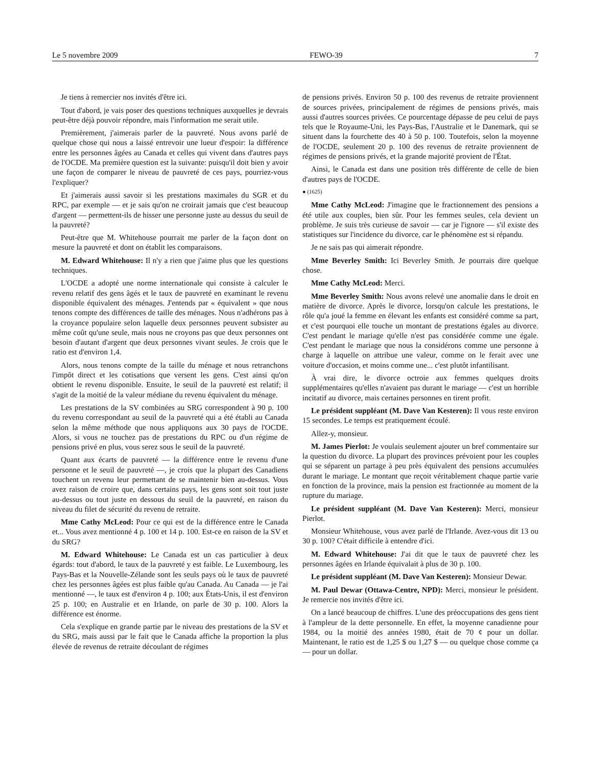Le 5 novembre 2009 FEWO-39 7
Je tiens à remercier nos invités d'être ici.
Tout d'abord, je vais poser des questions techniques auxquelles je devrais peut-être déjà pouvoir répondre, mais l'information me serait utile.
Premièrement, j'aimerais parler de la pauvreté. Nous avons parlé de quelque chose qui nous a laissé entrevoir une lueur d'espoir: la différence entre les personnes âgées au Canada et celles qui vivent dans d'autres pays de l'OCDE. Ma première question est la suivante: puisqu'il doit bien y avoir une façon de comparer le niveau de pauvreté de ces pays, pourriez-vous l'expliquer?
Et j'aimerais aussi savoir si les prestations maximales du SGR et du RPC, par exemple — et je sais qu'on ne croirait jamais que c'est beaucoup d'argent — permettent-ils de hisser une personne juste au dessus du seuil de la pauvreté?
Peut-être que M. Whitehouse pourrait me parler de la façon dont on mesure la pauvreté et dont on établit les comparaisons.
M. Edward Whitehouse: Il n'y a rien que j'aime plus que les questions techniques.
L'OCDE a adopté une norme internationale qui consiste à calculer le revenu relatif des gens âgés et le taux de pauvreté en examinant le revenu disponible équivalent des ménages. J'entends par « équivalent » que nous tenons compte des différences de taille des ménages. Nous n'adhérons pas à la croyance populaire selon laquelle deux personnes peuvent subsister au même coût qu'une seule, mais nous ne croyons pas que deux personnes ont besoin d'autant d'argent que deux personnes vivant seules. Je crois que le ratio est d'environ 1,4.
Alors, nous tenons compte de la taille du ménage et nous retranchons l'impôt direct et les cotisations que versent les gens. C'est ainsi qu'on obtient le revenu disponible. Ensuite, le seuil de la pauvreté est relatif; il s'agit de la moitié de la valeur médiane du revenu équivalent du ménage.
Les prestations de la SV combinées au SRG correspondent à 90 p. 100 du revenu correspondant au seuil de la pauvreté qui a été établi au Canada selon la même méthode que nous appliquons aux 30 pays de l'OCDE. Alors, si vous ne touchez pas de prestations du RPC ou d'un régime de pensions privé en plus, vous serez sous le seuil de la pauvreté.
Quant aux écarts de pauvreté — la différence entre le revenu d'une personne et le seuil de pauvreté —, je crois que la plupart des Canadiens touchent un revenu leur permettant de se maintenir bien au-dessus. Vous avez raison de croire que, dans certains pays, les gens sont soit tout juste au-dessus ou tout juste en dessous du seuil de la pauvreté, en raison du niveau du filet de sécurité du revenu de retraite.
Mme Cathy McLeod: Pour ce qui est de la différence entre le Canada et... Vous avez mentionné 4 p. 100 et 14 p. 100. Est-ce en raison de la SV et du SRG?
M. Edward Whitehouse: Le Canada est un cas particulier à deux égards: tout d'abord, le taux de la pauvreté y est faible. Le Luxembourg, les Pays-Bas et la Nouvelle-Zélande sont les seuls pays où le taux de pauvreté chez les personnes âgées est plus faible qu'au Canada. Au Canada — je l'ai mentionné —, le taux est d'environ 4 p. 100; aux États-Unis, il est d'environ 25 p. 100; en Australie et en Irlande, on parle de 30 p. 100. Alors la différence est énorme.
Cela s'explique en grande partie par le niveau des prestations de la SV et du SRG, mais aussi par le fait que le Canada affiche la proportion la plus élevée de revenus de retraite découlant de régimes
de pensions privés. Environ 50 p. 100 des revenus de retraite proviennent de sources privées, principalement de régimes de pensions privés, mais aussi d'autres sources privées. Ce pourcentage dépasse de peu celui de pays tels que le Royaume-Uni, les Pays-Bas, l'Australie et le Danemark, qui se situent dans la fourchette des 40 à 50 p. 100. Toutefois, selon la moyenne de l'OCDE, seulement 20 p. 100 des revenus de retraite proviennent de régimes de pensions privés, et la grande majorité provient de l'État.
Ainsi, le Canada est dans une position très différente de celle de bien d'autres pays de l'OCDE.
● (1625)
Mme Cathy McLeod: J'imagine que le fractionnement des pensions a été utile aux couples, bien sûr. Pour les femmes seules, cela devient un problème. Je suis très curieuse de savoir — car je l'ignore — s'il existe des statistiques sur l'incidence du divorce, car le phénomène est si répandu.
Je ne sais pas qui aimerait répondre.
Mme Beverley Smith: Ici Beverley Smith. Je pourrais dire quelque chose.
Mme Cathy McLeod: Merci.
Mme Beverley Smith: Nous avons relevé une anomalie dans le droit en matière de divorce. Après le divorce, lorsqu'on calcule les prestations, le rôle qu'a joué la femme en élevant les enfants est considéré comme sa part, et c'est pourquoi elle touche un montant de prestations égales au divorce. C'est pendant le mariage qu'elle n'est pas considérée comme une égale. C'est pendant le mariage que nous la considérons comme une personne à charge à laquelle on attribue une valeur, comme on le ferait avec une voiture d'occasion, et moins comme une... c'est plutôt infantilisant.
À vrai dire, le divorce octroie aux femmes quelques droits supplémentaires qu'elles n'avaient pas durant le mariage — c'est un horrible incitatif au divorce, mais certaines personnes en tirent profit.
Le président suppléant (M. Dave Van Kesteren): Il vous reste environ 15 secondes. Le temps est pratiquement écoulé.
Allez-y, monsieur.
M. James Pierlot: Je voulais seulement ajouter un bref commentaire sur la question du divorce. La plupart des provinces prévoient pour les couples qui se séparent un partage à peu près équivalent des pensions accumulées durant le mariage. Le montant que reçoit véritablement chaque partie varie en fonction de la province, mais la pension est fractionnée au moment de la rupture du mariage.
Le président suppléant (M. Dave Van Kesteren): Merci, monsieur Pierlot.
Monsieur Whitehouse, vous avez parlé de l'Irlande. Avez-vous dit 13 ou 30 p. 100? C'était difficile à entendre d'ici.
M. Edward Whitehouse: J'ai dit que le taux de pauvreté chez les personnes âgées en Irlande équivalait à plus de 30 p. 100.
Le président suppléant (M. Dave Van Kesteren): Monsieur Dewar.
M. Paul Dewar (Ottawa-Centre, NPD): Merci, monsieur le président. Je remercie nos invités d'être ici.
On a lancé beaucoup de chiffres. L'une des préoccupations des gens tient à l'ampleur de la dette personnelle. En effet, la moyenne canadienne pour 1984, ou la moitié des années 1980, était de 70 ¢ pour un dollar. Maintenant, le ratio est de 1,25 $ ou 1,27 $ — ou quelque chose comme ça — pour un dollar.